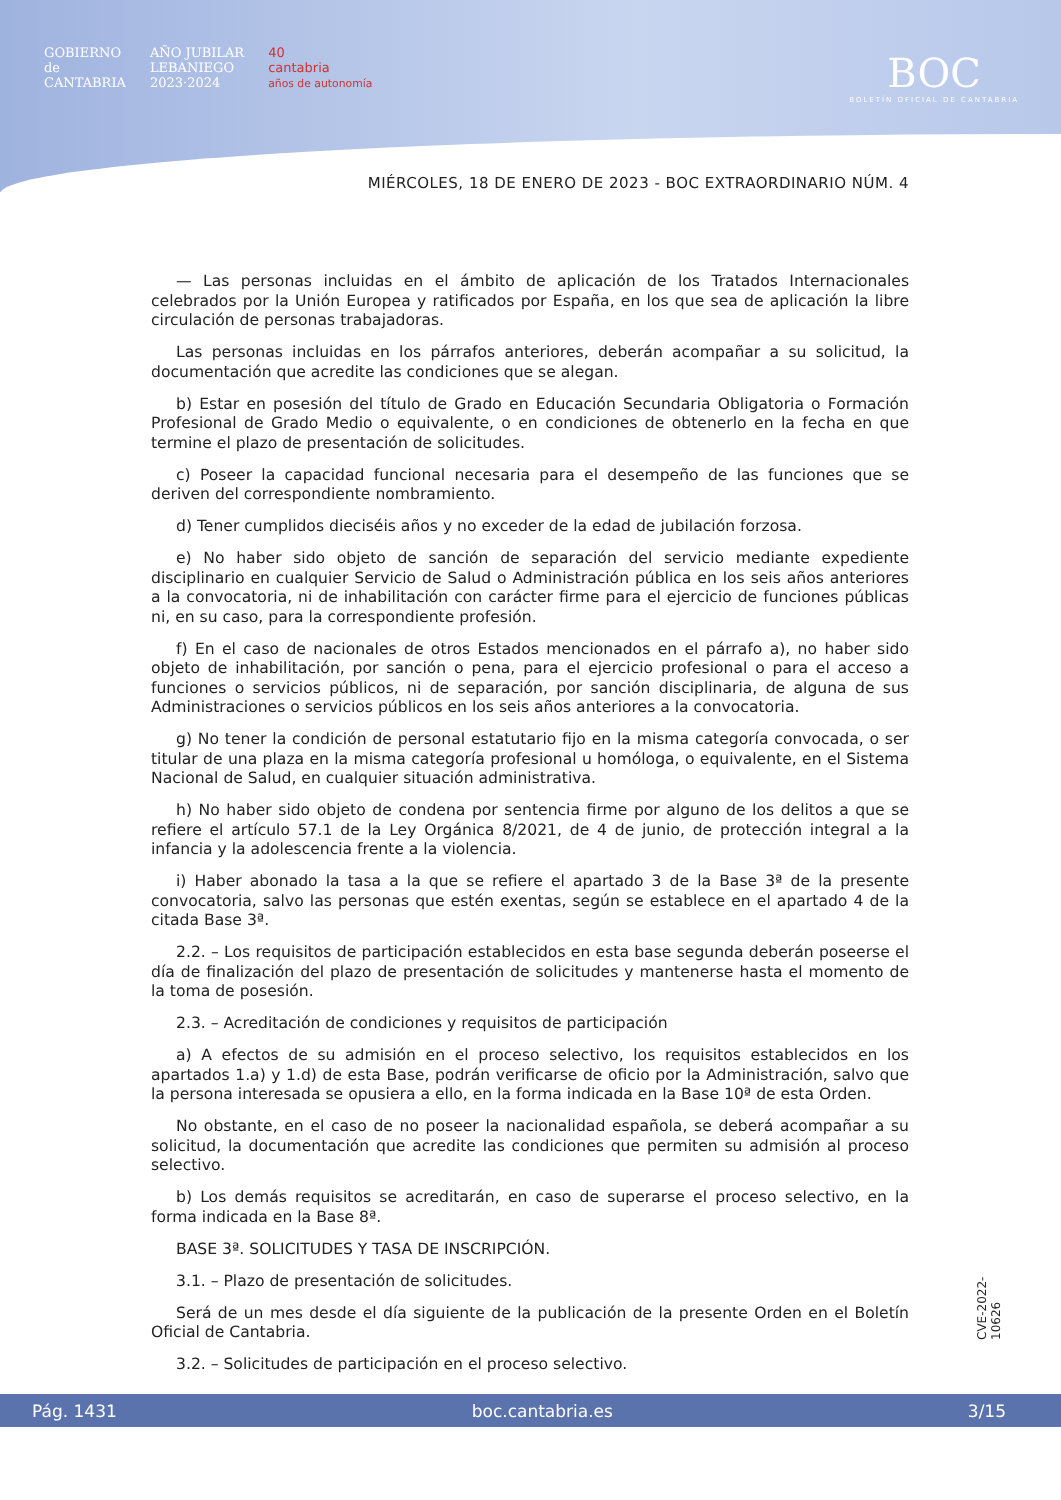GOBIERNO
de
CANTABRIA AÑO JUBILAR
LEBANIEGO
2023·2024 40
cantabria
años de autonomía
BOC
BOLETÍN OFICIAL DE CANTABRIA
MIÉRCOLES, 18 DE ENERO DE 2023 - BOC EXTRAORDINARIO NÚM. 4
— Las personas incluidas en el ámbito de aplicación de los Tratados Internacionales celebrados por la Unión Europea y ratificados por España, en los que sea de aplicación la libre circulación de personas trabajadoras.
Las personas incluidas en los párrafos anteriores, deberán acompañar a su solicitud, la documentación que acredite las condiciones que se alegan.
b) Estar en posesión del título de Grado en Educación Secundaria Obligatoria o Formación Profesional de Grado Medio o equivalente, o en condiciones de obtenerlo en la fecha en que termine el plazo de presentación de solicitudes.
c) Poseer la capacidad funcional necesaria para el desempeño de las funciones que se deriven del correspondiente nombramiento.
d) Tener cumplidos dieciséis años y no exceder de la edad de jubilación forzosa.
e) No haber sido objeto de sanción de separación del servicio mediante expediente disciplinario en cualquier Servicio de Salud o Administración pública en los seis años anteriores a la convocatoria, ni de inhabilitación con carácter firme para el ejercicio de funciones públicas ni, en su caso, para la correspondiente profesión.
f) En el caso de nacionales de otros Estados mencionados en el párrafo a), no haber sido objeto de inhabilitación, por sanción o pena, para el ejercicio profesional o para el acceso a funciones o servicios públicos, ni de separación, por sanción disciplinaria, de alguna de sus Administraciones o servicios públicos en los seis años anteriores a la convocatoria.
g) No tener la condición de personal estatutario fijo en la misma categoría convocada, o ser titular de una plaza en la misma categoría profesional u homóloga, o equivalente, en el Sistema Nacional de Salud, en cualquier situación administrativa.
h) No haber sido objeto de condena por sentencia firme por alguno de los delitos a que se refiere el artículo 57.1 de la Ley Orgánica 8/2021, de 4 de junio, de protección integral a la infancia y la adolescencia frente a la violencia.
i) Haber abonado la tasa a la que se refiere el apartado 3 de la Base 3ª de la presente convocatoria, salvo las personas que estén exentas, según se establece en el apartado 4 de la citada Base 3ª.
2.2. – Los requisitos de participación establecidos en esta base segunda deberán poseerse el día de finalización del plazo de presentación de solicitudes y mantenerse hasta el momento de la toma de posesión.
2.3. – Acreditación de condiciones y requisitos de participación
a) A efectos de su admisión en el proceso selectivo, los requisitos establecidos en los apartados 1.a) y 1.d) de esta Base, podrán verificarse de oficio por la Administración, salvo que la persona interesada se opusiera a ello, en la forma indicada en la Base 10ª de esta Orden.
No obstante, en el caso de no poseer la nacionalidad española, se deberá acompañar a su solicitud, la documentación que acredite las condiciones que permiten su admisión al proceso selectivo.
b) Los demás requisitos se acreditarán, en caso de superarse el proceso selectivo, en la forma indicada en la Base 8ª.
BASE 3ª. SOLICITUDES Y TASA DE INSCRIPCIÓN.
3.1. – Plazo de presentación de solicitudes.
Será de un mes desde el día siguiente de la publicación de la presente Orden en el Boletín Oficial de Cantabria.
3.2. – Solicitudes de participación en el proceso selectivo.
CVE-2022-10626
Pág. 1431 boc.cantabria.es 3/15